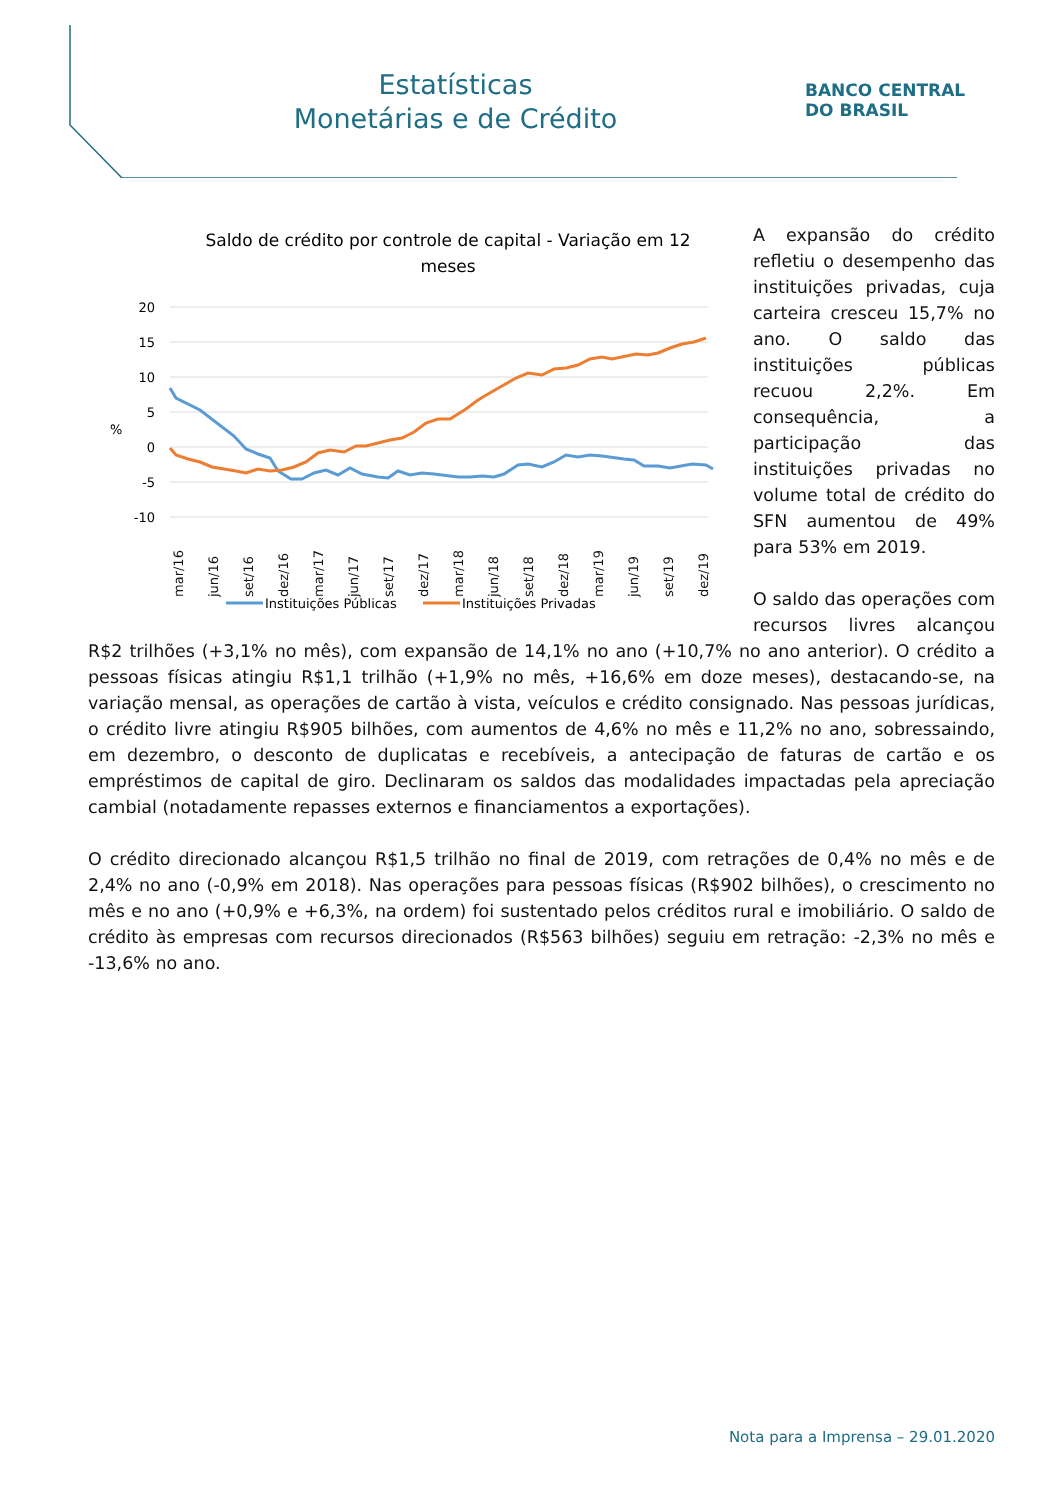Estatísticas
Monetárias e de Crédito
BANCO CENTRAL
DO BRASIL
Saldo de crédito por controle de capital - Variação em 12
meses
20
15
10
5
0
-5
-10
%
mar/16
jun/16
set/16
dez/16
mar/17
jun/17
set/17
dez/17
mar/18
jun/18
set/18
dez/18
mar/19
jun/19
set/19
dez/19
Instituições Públicas
Instituições Privadas
A expansão do crédito refletiu o desempenho das instituições privadas, cuja carteira cresceu 15,7% no ano. O saldo das instituições públicas recuou 2,2%. Em consequência, a participação das instituições privadas no volume total de crédito do SFN aumentou de 49% para 53% em 2019.
O saldo das operações com recursos livres alcançou R$2 trilhões (+3,1% no mês), com expansão de 14,1% no ano (+10,7% no ano anterior). O crédito a pessoas físicas atingiu R$1,1 trilhão (+1,9% no mês, +16,6% em doze meses), destacando-se, na variação mensal, as operações de cartão à vista, veículos e crédito consignado. Nas pessoas jurídicas, o crédito livre atingiu R$905 bilhões, com aumentos de 4,6% no mês e 11,2% no ano, sobressaindo, em dezembro, o desconto de duplicatas e recebíveis, a antecipação de faturas de cartão e os empréstimos de capital de giro. Declinaram os saldos das modalidades impactadas pela apreciação cambial (notadamente repasses externos e financiamentos a exportações).
O crédito direcionado alcançou R$1,5 trilhão no final de 2019, com retrações de 0,4% no mês e de 2,4% no ano (-0,9% em 2018). Nas operações para pessoas físicas (R$902 bilhões), o crescimento no mês e no ano (+0,9% e +6,3%, na ordem) foi sustentado pelos créditos rural e imobiliário. O saldo de crédito às empresas com recursos direcionados (R$563 bilhões) seguiu em retração: -2,3% no mês e -13,6% no ano.
Nota para a Imprensa – 29.01.2020